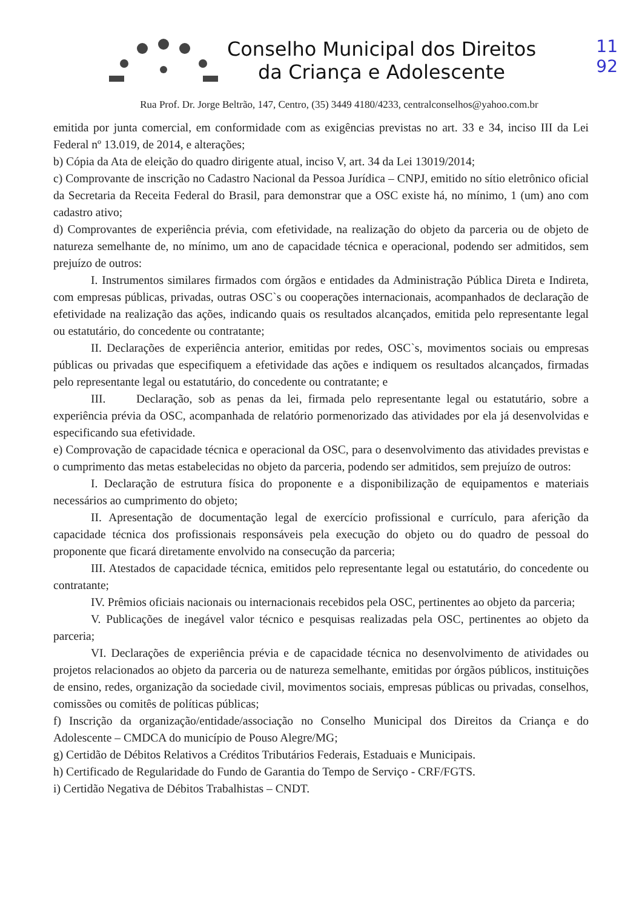11
92
Conselho Municipal dos Direitos
da Criança e Adolescente
Rua Prof. Dr. Jorge Beltrão, 147, Centro, (35) 3449 4180/4233, centralconselhos@yahoo.com.br
emitida por junta comercial, em conformidade com as exigências previstas no art. 33 e 34, inciso III da Lei Federal nº 13.019, de 2014, e alterações;
b) Cópia da Ata de eleição do quadro dirigente atual, inciso V, art. 34 da Lei 13019/2014;
c) Comprovante de inscrição no Cadastro Nacional da Pessoa Jurídica – CNPJ, emitido no sítio eletrônico oficial da Secretaria da Receita Federal do Brasil, para demonstrar que a OSC existe há, no mínimo, 1 (um) ano com cadastro ativo;
d) Comprovantes de experiência prévia, com efetividade, na realização do objeto da parceria ou de objeto de natureza semelhante de, no mínimo, um ano de capacidade técnica e operacional, podendo ser admitidos, sem prejuízo de outros:
I. Instrumentos similares firmados com órgãos e entidades da Administração Pública Direta e Indireta, com empresas públicas, privadas, outras OSC`s ou cooperações internacionais, acompanhados de declaração de efetividade na realização das ações, indicando quais os resultados alcançados, emitida pelo representante legal ou estatutário, do concedente ou contratante;
II. Declarações de experiência anterior, emitidas por redes, OSC`s, movimentos sociais ou empresas públicas ou privadas que especifiquem a efetividade das ações e indiquem os resultados alcançados, firmadas pelo representante legal ou estatutário, do concedente ou contratante; e
III. Declaração, sob as penas da lei, firmada pelo representante legal ou estatutário, sobre a experiência prévia da OSC, acompanhada de relatório pormenorizado das atividades por ela já desenvolvidas e especificando sua efetividade.
e) Comprovação de capacidade técnica e operacional da OSC, para o desenvolvimento das atividades previstas e o cumprimento das metas estabelecidas no objeto da parceria, podendo ser admitidos, sem prejuízo de outros:
I. Declaração de estrutura física do proponente e a disponibilização de equipamentos e materiais necessários ao cumprimento do objeto;
II. Apresentação de documentação legal de exercício profissional e currículo, para aferição da capacidade técnica dos profissionais responsáveis pela execução do objeto ou do quadro de pessoal do proponente que ficará diretamente envolvido na consecução da parceria;
III. Atestados de capacidade técnica, emitidos pelo representante legal ou estatutário, do concedente ou contratante;
IV. Prêmios oficiais nacionais ou internacionais recebidos pela OSC, pertinentes ao objeto da parceria;
V. Publicações de inegável valor técnico e pesquisas realizadas pela OSC, pertinentes ao objeto da parceria;
VI. Declarações de experiência prévia e de capacidade técnica no desenvolvimento de atividades ou projetos relacionados ao objeto da parceria ou de natureza semelhante, emitidas por órgãos públicos, instituições de ensino, redes, organização da sociedade civil, movimentos sociais, empresas públicas ou privadas, conselhos, comissões ou comitês de políticas públicas;
f) Inscrição da organização/entidade/associação no Conselho Municipal dos Direitos da Criança e do Adolescente – CMDCA do município de Pouso Alegre/MG;
g) Certidão de Débitos Relativos a Créditos Tributários Federais, Estaduais e Municipais.
h) Certificado de Regularidade do Fundo de Garantia do Tempo de Serviço - CRF/FGTS.
i) Certidão Negativa de Débitos Trabalhistas – CNDT.